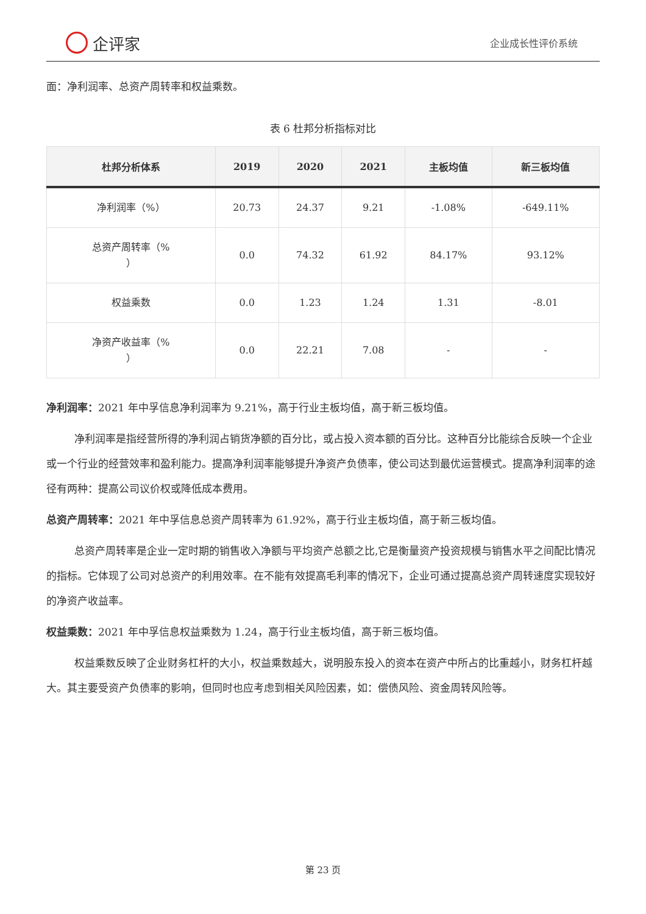企评家
企业成长性评价系统
面：净利润率、总资产周转率和权益乘数。
表 6 杜邦分析指标对比
| 杜邦分析体系 | 2019 | 2020 | 2021 | 主板均值 | 新三板均值 |
| --- | --- | --- | --- | --- | --- |
| 净利润率（%） | 20.73 | 24.37 | 9.21 | -1.08% | -649.11% |
| 总资产周转率（% ） | 0.0 | 74.32 | 61.92 | 84.17% | 93.12% |
| 权益乘数 | 0.0 | 1.23 | 1.24 | 1.31 | -8.01 |
| 净资产收益率（% ） | 0.0 | 22.21 | 7.08 | - | - |
净利润率：2021 年中孚信息净利润率为 9.21%，高于行业主板均值，高于新三板均值。
净利润率是指经营所得的净利润占销货净额的百分比，或占投入资本额的百分比。这种百分比能综合反映一个企业或一个行业的经营效率和盈利能力。提高净利润率能够提升净资产负债率，使公司达到最优运营模式。提高净利润率的途径有两种：提高公司议价权或降低成本费用。
总资产周转率：2021 年中孚信息总资产周转率为 61.92%，高于行业主板均值，高于新三板均值。
总资产周转率是企业一定时期的销售收入净额与平均资产总额之比,它是衡量资产投资规模与销售水平之间配比情况的指标。它体现了公司对总资产的利用效率。在不能有效提高毛利率的情况下，企业可通过提高总资产周转速度实现较好的净资产收益率。
权益乘数：2021 年中孚信息权益乘数为 1.24，高于行业主板均值，高于新三板均值。
权益乘数反映了企业财务杠杆的大小，权益乘数越大，说明股东投入的资本在资产中所占的比重越小，财务杠杆越大。其主要受资产负债率的影响，但同时也应考虑到相关风险因素，如：偿债风险、资金周转风险等。
第 23 页